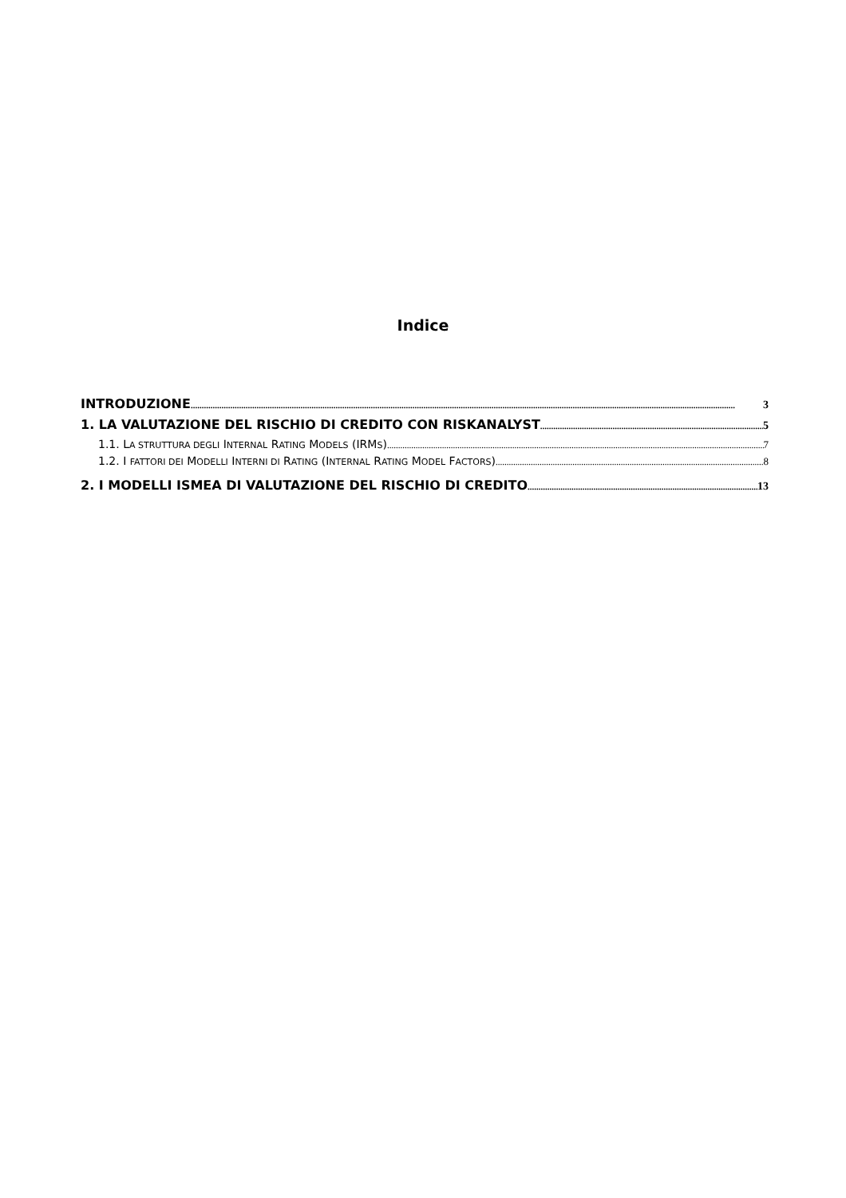Indice
INTRODUZIONE 3
1. LA VALUTAZIONE DEL RISCHIO DI CREDITO CON RISKANALYST 5
1.1. LA STRUTTURA DEGLI INTERNAL RATING MODELS (IRMS) 7
1.2. I FATTORI DEI MODELLI INTERNI DI RATING (INTERNAL RATING MODEL FACTORS) 8
2. I MODELLI ISMEA DI VALUTAZIONE DEL RISCHIO DI CREDITO 13